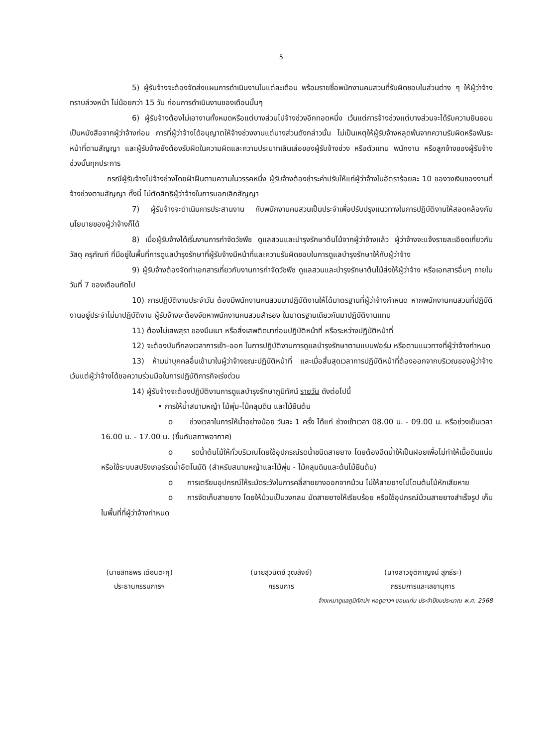5
5) ผู้รับจ้างจะต้องจัดส่งแผนการดำเนินงานในแต่ละเดือน พร้อมรายชื่อพนักงานคนสวนที่รับผิดชอบในส่วนต่าง ๆ ให้ผู้ว่าจ้างทราบล่วงหน้า ไม่น้อยกว่า 15 วัน ก่อนการดำเนินงานของเดือนนั้นๆ
6) ผู้รับจ้างต้องไม่เอางานทั้งหมดหรือแต่บางส่วนไปจ้างช่วงอีกทอดหนึ่ง เว้นแต่การจ้างช่วงแต่บางส่วนจะได้รับความยินยอมเป็นหนังสือจากผู้ว่าจ้างก่อน การที่ผู้ว่าจ้างได้อนุญาตให้จ้างช่วงงานแต่บางส่วนดังกล่าวนั้น ไม่เป็นเหตุให้ผู้รับจ้างหลุดพ้นจากความรับผิดหรือพันธะหน้าที่ตามสัญญา และผู้รับจ้างยังต้องรับผิดในความผิดและความประมาทเลินเล่อของผู้รับจ้างช่วง หรือตัวแทน พนักงาน หรือลูกจ้างของผู้รับจ้างช่วงนั้นทุกประการ
กรณีผู้รับจ้างไปจ้างช่วงโดยฝ่าฝืนตามความในวรรคหนึ่ง ผู้รับจ้างต้องชำระค่าปรับให้แก่ผู้ว่าจ้างในอัตราร้อยละ 10 ของวงเงินของงานที่จ้างช่วงตามสัญญา ทั้งนี้ ไม่ตัดสิทธิผู้ว่าจ้างในการบอกเลิกสัญญา
7) ผู้รับจ้างจะดำเนินการประสานงาน กับพนักงานคนสวนเป็นประจำเพื่อปรับปรุงแนวทางในการปฏิบัติงานให้สอดคล้องกับนโยบายของผู้ว่าจ้างก็ได้
8) เมื่อผู้รับจ้างได้เริ่มงานการกำจัดวัชพืช ดูแลสวนและบำรุงรักษาต้นไม้จากผู้ว่าจ้างแล้ว ผู้ว่าจ้างจะแจ้งรายละเอียดเกี่ยวกับวัสดุ ครุภัณฑ์ ที่มีอยู่ในพื้นที่การดูแลบำรุงรักษาที่ผู้รับจ้างมีหน้าที่และความรับผิดชอบในการดูแลบำรุงรักษาให้กับผู้ว่าจ้าง
9) ผู้รับจ้างต้องจัดทำเอกสารเกี่ยวกับงานการกำจัดวัชพืช ดูแลสวนและบำรุงรักษาต้นไม้ส่งให้ผู้ว่าจ้าง หรือเอกสารอื่นๆ ภายในวันที่ 7 ของเดือนถัดไป
10) การปฏิบัติงานประจำวัน ต้องมีพนักงานคนสวนมาปฏิบัติงานให้ได้มาตรฐานที่ผู้ว่าจ้างกำหนด หากพนักงานคนสวนที่ปฏิบัติงานอยู่ประจำไม่มาปฏิบัติงาน ผู้รับจ้างจะต้องจัดหาพนักงานคนสวนสำรอง ในมาตรฐานเดียวกันมาปฏิบัติงานแทน
11) ต้องไม่เสพสุรา ของมึนเมา หรือสิ่งเสพติดมาก่อนปฏิบัติหน้าที่ หรือระหว่างปฏิบัติหน้าที่
12) จะต้องบันทึกลงเวลาการเข้า–ออก ในการปฏิบัติงานการดูแลบำรุงรักษาตามแบบฟอร์ม หรือตามแนวทางที่ผู้ว่าจ้างกำหนด
13) ห้ามนำบุคคลอื่นเข้ามาในผู้ว่าจ้างขณะปฏิบัติหน้าที่ และเมื่อสิ้นสุดเวลาการปฏิบัติหน้าที่ต้องออกจากบริเวณของผู้ว่าจ้าง เว้นแต่ผู้ว่าจ้างได้ขอความร่วมมือในการปฏิบัติภารกิจเร่งด่วน
14) ผู้รับจ้างจะต้องปฏิบัติงานการดูแลบำรุงรักษาภูมิทัศน์ รายวัน ดังต่อไปนี้
• การให้น้ำสนามหญ้า ไม้พุ่ม-ไม้คลุมดิน และไม้ยืนต้น
o ช่วงเวลาในการให้น้ำอย่างน้อย วันละ 1 ครั้ง ได้แก่ ช่วงเช้าเวลา 08.00 น. - 09.00 น. หรือช่วงเย็นเวลา 16.00 น. - 17.00 น. (ขึ้นกับสภาพอากาศ)
o รดน้ำต้นไม้ให้ทั่วบริเวณโดยใช้อุปกรณ์รดน้ำชนิดสายยาง โดยต้องฉีดน้ำให้เป็นฝอยเพื่อไม่ทำให้เนื้อดินแน่น หรือใช้ระบบสปริงเกอร์รดน้ำอัตโนมัติ (สำหรับสนามหญ้าและไม้พุ่ม - ไม้คลุมดินและต้นไม้ยืนต้น)
o การเตรียมอุปกรณ์ให้ระมัดระวังในการคลี่สายยางออกจากม้วน ไม่ให้สายยางไปโดนต้นไม้หักเสียหาย
o การจัดเก็บสายยาง โดยให้ม้วนเป็นวงกลม มัดสายยางให้เรียบร้อย หรือใช้อุปกรณ์ม้วนสายยางสำเร็จรูป เก็บในพื้นที่ที่ผู้ว่าจ้างกำหนด
(นายสิทธิพร เดือนตะคุ)
ประธานกรรมการฯ
(นายสุวนิตย์ วุฒสังข์)
กรรมการ
(นางสาวชุติกาญจน์ สุภธีระ)
กรรมการและเลขานุการ
จ้างเหมาดูแลภูมิทัศน์ฯ หอดูดาวฯ ขอนแก่น ประจำปีงบประมาณ พ.ศ. 2568